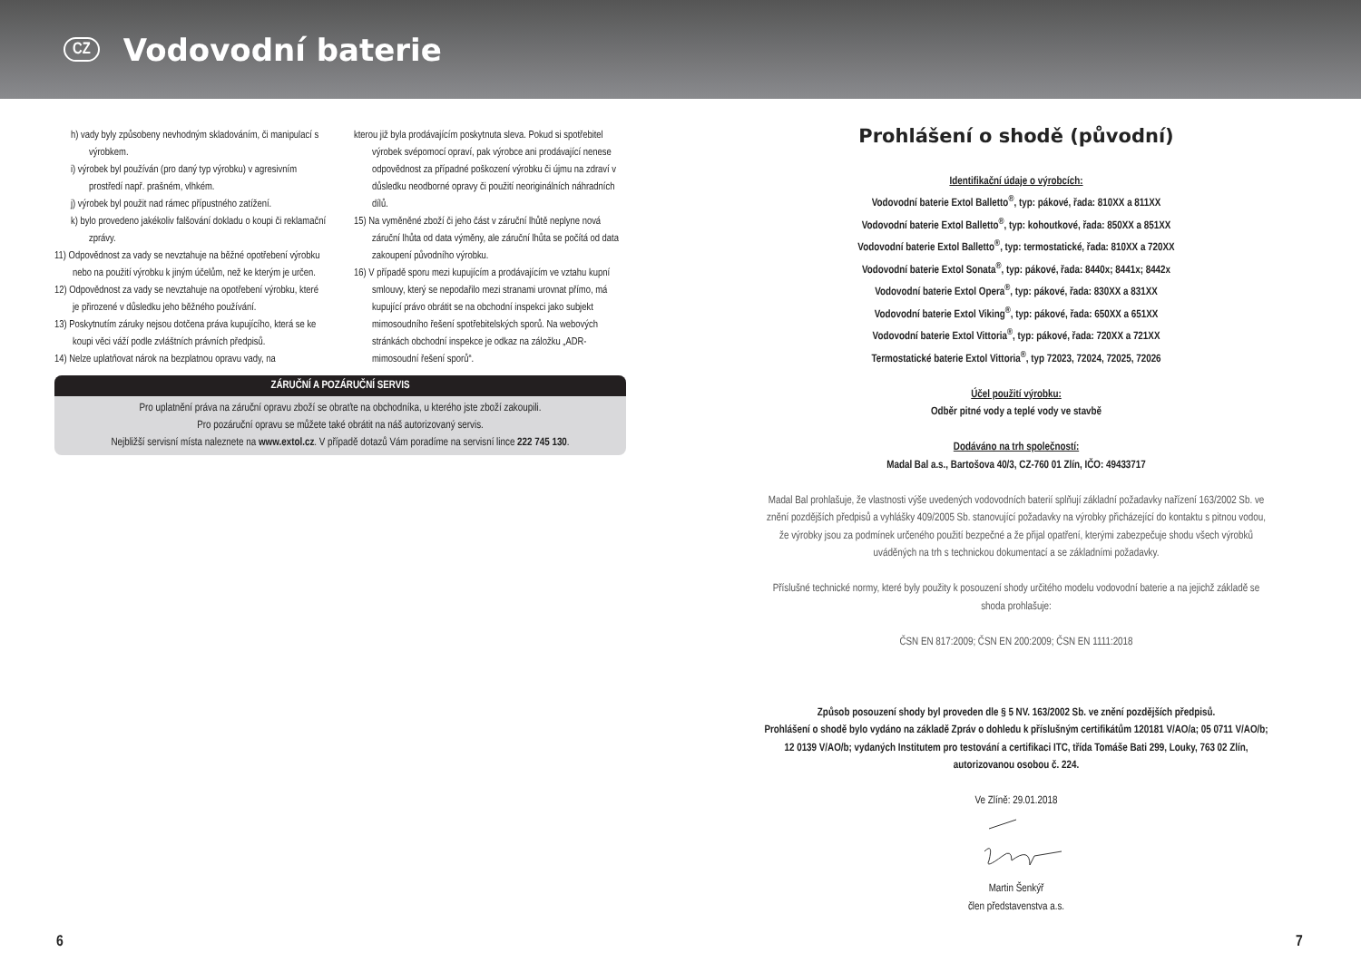CZ
Vodovodní baterie
h) vady byly způsobeny nevhodným skladováním, či manipulací s výrobkem.
i) výrobek byl používán (pro daný typ výrobku) v agresivním prostředí např. prašném, vlhkém.
j) výrobek byl použit nad rámec přípustného zatížení.
k) bylo provedeno jakékoliv falšování dokladu o koupi či reklamační zprávy.
11) Odpovědnost za vady se nevztahuje na běžné opotřebení výrobku nebo na použití výrobku k jiným účelům, než ke kterým je určen.
12) Odpovědnost za vady se nevztahuje na opotřebení výrobku, které je přirozené v důsledku jeho běžného používání.
13) Poskytnutím záruky nejsou dotčena práva kupujícího, která se ke koupi věci váží podle zvláštních právních předpisů.
14) Nelze uplatňovat nárok na bezplatnou opravu vady, na
kterou již byla prodávajícím poskytnuta sleva. Pokud si spotřebitel výrobek svépomocí opraví, pak výrobce ani prodávající nenese odpovědnost za případné poškození výrobku či újmu na zdraví v důsledku neodborné opravy či použití neoriginálních náhradních dílů.
15) Na vyměněné zboží či jeho část v záruční lhůtě neplyne nová záruční lhůta od data výměny, ale záruční lhůta se počítá od data zakoupení původního výrobku.
16) V případě sporu mezi kupujícím a prodávajícím ve vztahu kupní smlouvy, který se nepodařilo mezi stranami urovnat přímo, má kupující právo obrátit se na obchodní inspekci jako subjekt mimosoudního řešení spotřebitelských sporů. Na webových stránkách obchodní inspekce je odkaz na záložku „ADR-mimosoudní řešení sporů“.
ZÁRUČNÍ A POZÁRUČNÍ SERVIS
Pro uplatnění práva na záruční opravu zboží se obraťte na obchodníka, u kterého jste zboží zakoupili.
Pro pozáruční opravu se můžete také obrátit na náš autorizovaný servis.
Nejbližší servisní místa naleznete na www.extol.cz. V případě dotazů Vám poradíme na servisní lince 222 745 130.
Prohlášení o shodě (původní)
Identifikační údaje o výrobcích:
Vodovodní baterie Extol Balletto<sup>®</sup>, typ: pákové, řada: 810XX a 811XX
Vodovodní baterie Extol Balletto<sup>®</sup>, typ: kohoutkové, řada: 850XX a 851XX
Vodovodní baterie Extol Balletto<sup>®</sup>, typ: termostatické, řada: 810XX a 720XX
Vodovodní baterie Extol Sonata<sup>®</sup>, typ: pákové, řada: 8440x; 8441x; 8442x
Vodovodní baterie Extol Opera<sup>®</sup>, typ: pákové, řada: 830XX a 831XX
Vodovodní baterie Extol Viking<sup>®</sup>, typ: pákové, řada: 650XX a 651XX
Vodovodní baterie Extol Vittoria<sup>®</sup>, typ: pákové, řada: 720XX a 721XX
Termostatické baterie Extol Vittoria<sup>®</sup>, typ 72023, 72024, 72025, 72026
Účel použití výrobku:
Odběr pitné vody a teplé vody ve stavbě
Dodáváno na trh společností:
Madal Bal a.s., Bartošova 40/3, CZ-760 01 Zlín, IČO: 49433717
Madal Bal prohlašuje, že vlastnosti výše uvedených vodovodních baterií splňují základní požadavky nařízení 163/2002 Sb. ve znění pozdějších předpisů a vyhlášky 409/2005 Sb. stanovující požadavky na výrobky přicházející do kontaktu s pitnou vodou, že výrobky jsou za podmínek určeného použití bezpečné a že přijal opatření, kterými zabezpečuje shodu všech výrobků uváděných na trh s technickou dokumentací a se základními požadavky.
Příslušné technické normy, které byly použity k posouzení shody určitého modelu vodovodní baterie a na jejichž základě se shoda prohlašuje:
ČSN EN 817:2009; ČSN EN 200:2009; ČSN EN 1111:2018
Způsob posouzení shody byl proveden dle § 5 NV. 163/2002 Sb. ve znění pozdějších předpisů.
Prohlášení o shodě bylo vydáno na základě Zpráv o dohledu k příslušným certifikátům 120181 V/AO/a; 05 0711 V/AO/b; 12 0139 V/AO/b; vydaných Institutem pro testování a certifikaci ITC, třída Tomáše Bati 299, Louky, 763 02 Zlín, autorizovanou osobou č. 224.
Ve Zlíně: 29.01.2018
Martin Šenkýř
člen představenstva a.s.
6 7